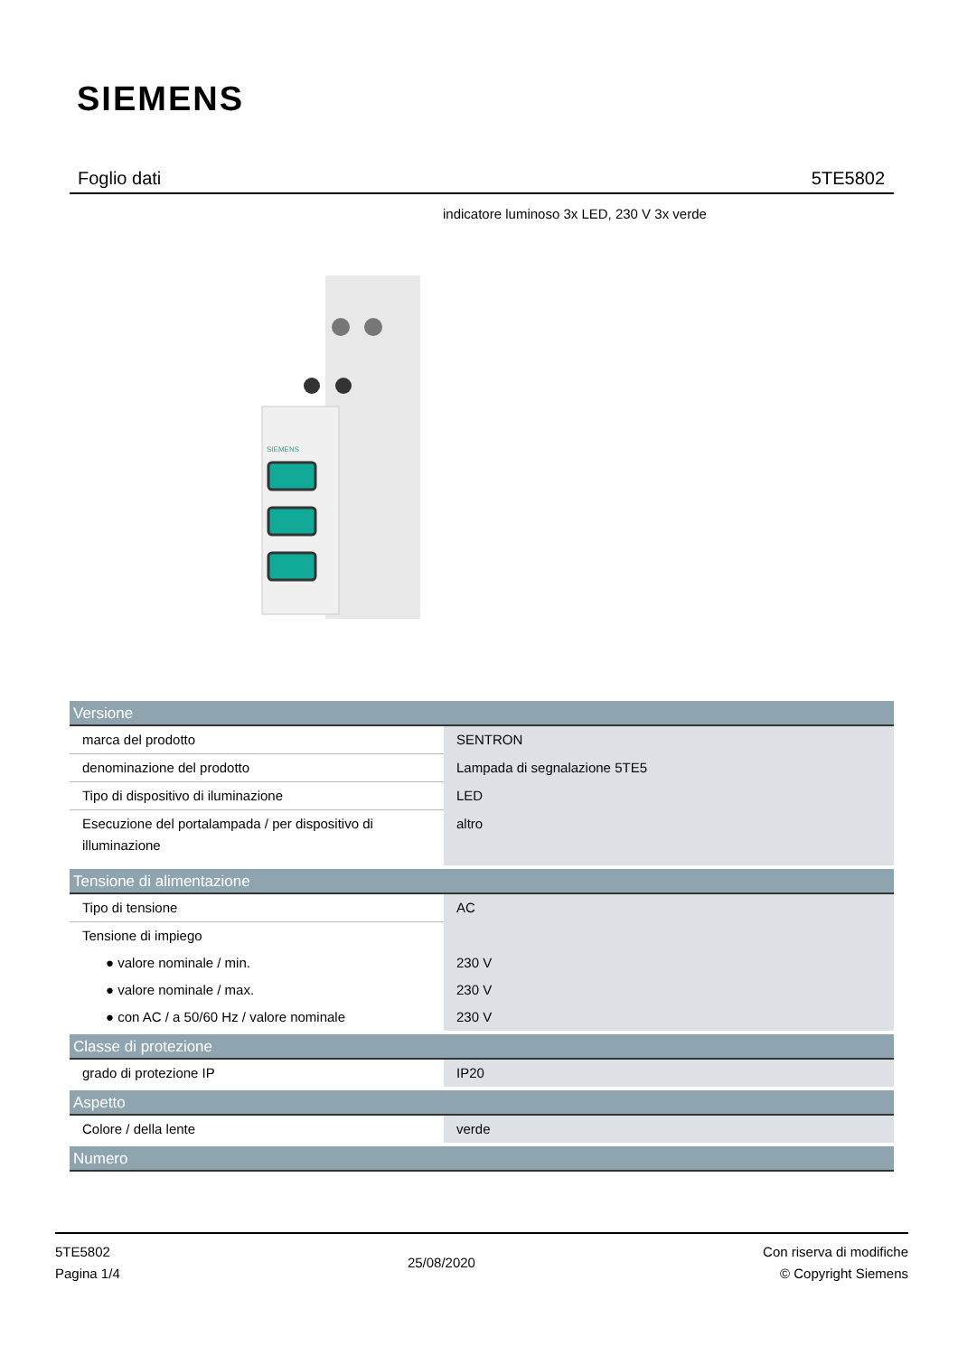SIEMENS
Foglio dati 5TE5802
indicatore luminoso 3x LED, 230 V 3x verde
SIEMENS
| Versione | |
| --- | --- |
| marca del prodotto | SENTRON |
| denominazione del prodotto | Lampada di segnalazione 5TE5 |
| Tipo di dispositivo di iluminazione | LED |
| Esecuzione del portalampada / per dispositivo di illuminazione | altro |
| Tensione di alimentazione | |
| Tipo di tensione | AC |
| Tensione di impiego | |
| ● valore nominale / min. | 230 V |
| ● valore nominale / max. | 230 V |
| ● con AC / a 50/60 Hz / valore nominale | 230 V |
| Classe di protezione | |
| grado di protezione IP | IP20 |
| Aspetto | |
| Colore / della lente | verde |
| Numero | |
5TE5802
Pagina 1/4
25/08/2020
Con riserva di modifiche
© Copyright Siemens